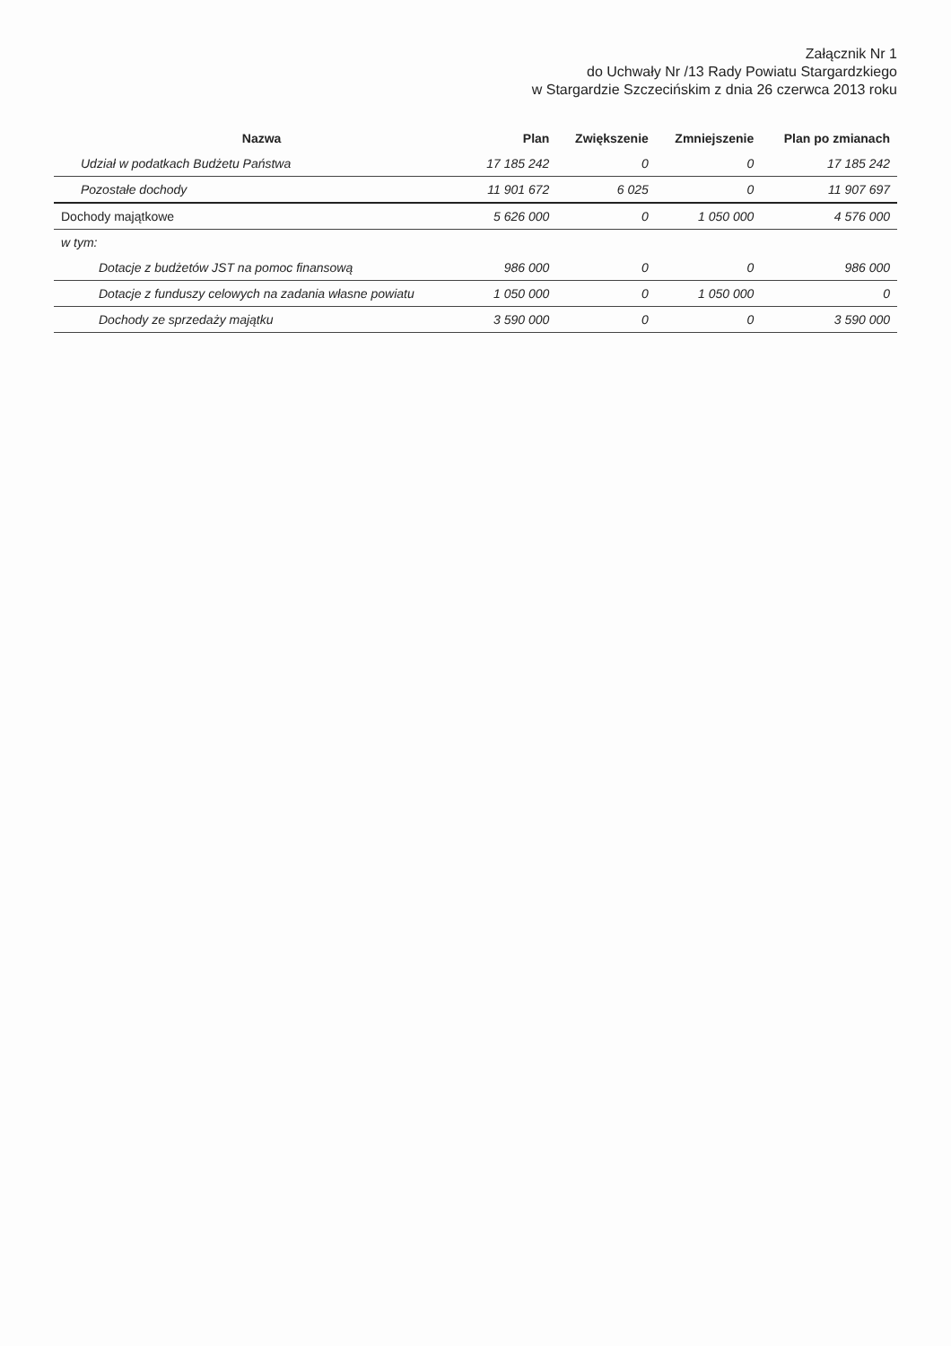Załącznik Nr 1
do Uchwały Nr /13 Rady Powiatu Stargardzkiego
w Stargardzie Szczecińskim z dnia 26 czerwca 2013 roku
| Nazwa | Plan | Zwiększenie | Zmniejszenie | Plan po zmianach |
| --- | --- | --- | --- | --- |
| Udział w podatkach Budżetu Państwa | 17 185 242 | 0 | 0 | 17 185 242 |
| Pozostałe dochody | 11 901 672 | 6 025 | 0 | 11 907 697 |
| Dochody majątkowe | 5 626 000 | 0 | 1 050 000 | 4 576 000 |
| w tym: | | | | |
| Dotacje z budżetów JST na pomoc finansową | 986 000 | 0 | 0 | 986 000 |
| Dotacje z funduszy celowych na zadania własne powiatu | 1 050 000 | 0 | 1 050 000 | 0 |
| Dochody ze sprzedaży majątku | 3 590 000 | 0 | 0 | 3 590 000 |